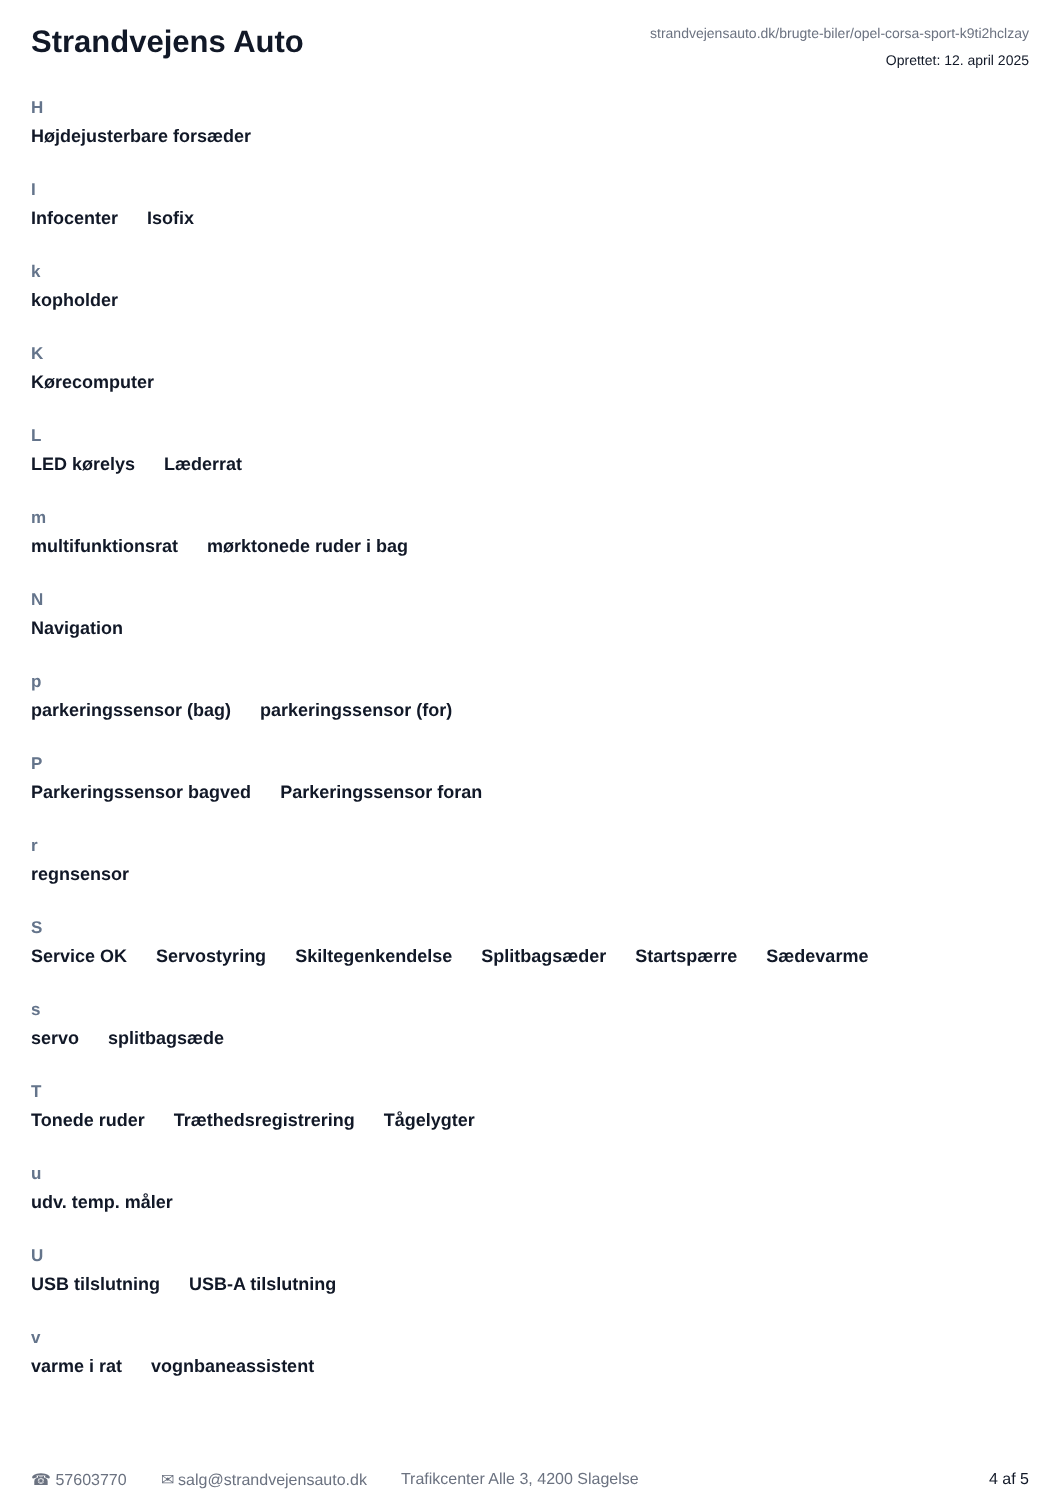Strandvejens Auto
strandvejensauto.dk/brugte-biler/opel-corsa-sport-k9ti2hclzay
Oprettet: 12. april 2025
H
Højdejusterbare forsæder
I
Infocenter Isofix
k
kopholder
K
Kørecomputer
L
LED kørelys Læderrat
m
multifunktionsrat mørktonede ruder i bag
N
Navigation
p
parkeringssensor (bag) parkeringssensor (for)
P
Parkeringssensor bagved Parkeringssensor foran
r
regnsensor
S
Service OK Servostyring Skiltegenkendelse Splitbagsæder Startspærre Sædevarme
s
servo splitbagsæde
T
Tonede ruder Træthedsregistrering Tågelygter
u
udv. temp. måler
U
USB tilslutning USB-A tilslutning
v
varme i rat vognbaneassistent
☎ 57603770 ✉ salg@strandvejensauto.dk Trafikcenter Alle 3, 4200 Slagelse 4 af 5